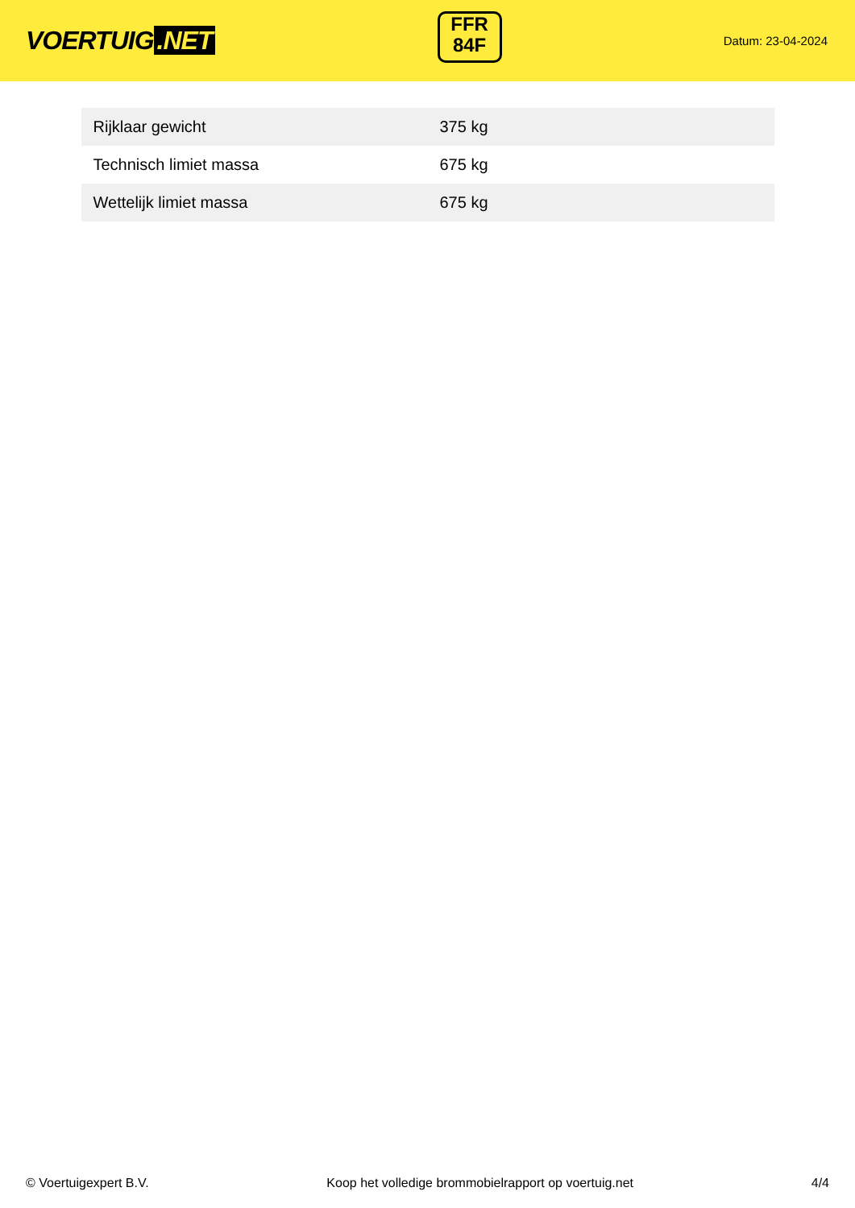VOERTUIG.NET
FFR
84F
Datum: 23-04-2024
| Rijklaar gewicht | 375 kg |
| Technisch limiet massa | 675 kg |
| Wettelijk limiet massa | 675 kg |
© Voertuigexpert B.V. Koop het volledige brommobielrapport op voertuig.net 4/4